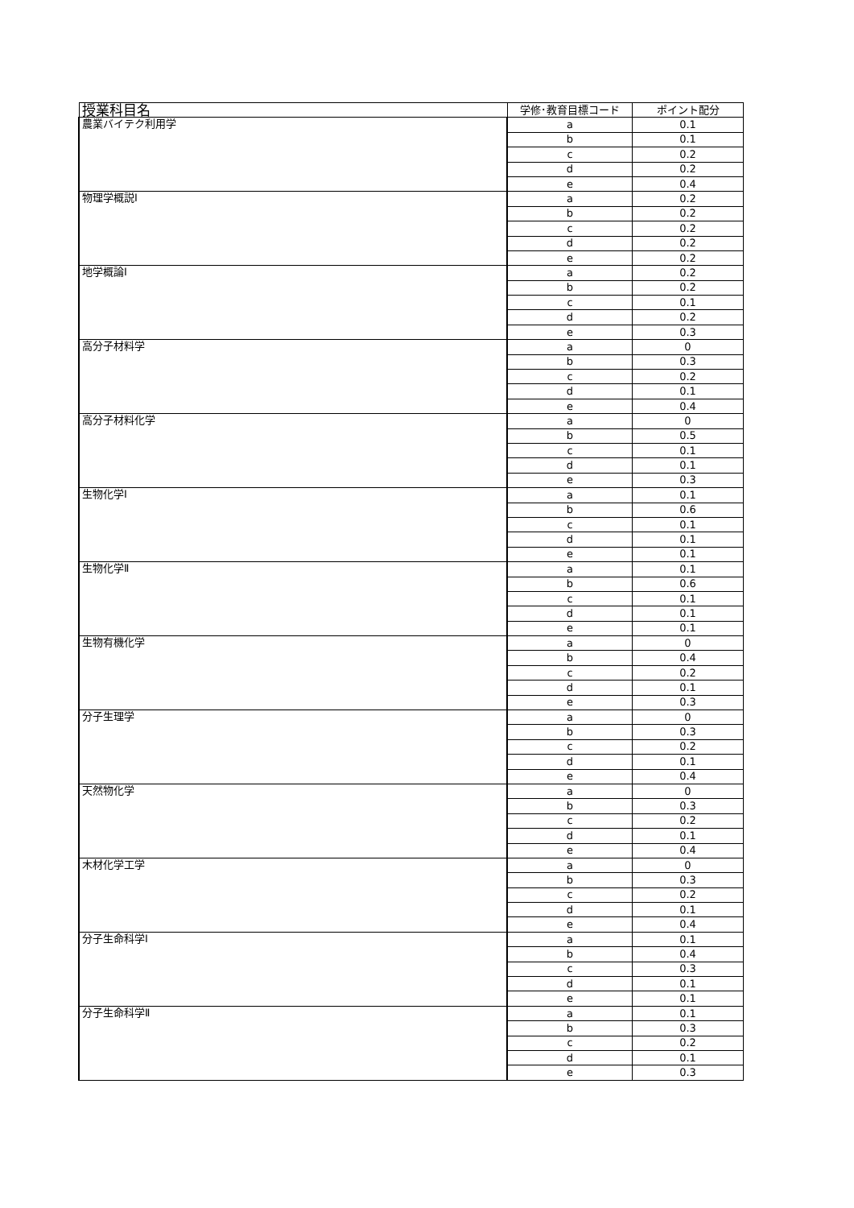| 授業科目名 | 学修･教育目標コード | ポイント配分 |
| --- | --- | --- |
| 農業バイテク利用学 | a | 0.1 |
| | b | 0.1 |
| | c | 0.2 |
| | d | 0.2 |
| | e | 0.4 |
| 物理学概説Ⅰ | a | 0.2 |
| | b | 0.2 |
| | c | 0.2 |
| | d | 0.2 |
| | e | 0.2 |
| 地学概論Ⅰ | a | 0.2 |
| | b | 0.2 |
| | c | 0.1 |
| | d | 0.2 |
| | e | 0.3 |
| 高分子材料学 | a | 0 |
| | b | 0.3 |
| | c | 0.2 |
| | d | 0.1 |
| | e | 0.4 |
| 高分子材料化学 | a | 0 |
| | b | 0.5 |
| | c | 0.1 |
| | d | 0.1 |
| | e | 0.3 |
| 生物化学Ⅰ | a | 0.1 |
| | b | 0.6 |
| | c | 0.1 |
| | d | 0.1 |
| | e | 0.1 |
| 生物化学Ⅱ | a | 0.1 |
| | b | 0.6 |
| | c | 0.1 |
| | d | 0.1 |
| | e | 0.1 |
| 生物有機化学 | a | 0 |
| | b | 0.4 |
| | c | 0.2 |
| | d | 0.1 |
| | e | 0.3 |
| 分子生理学 | a | 0 |
| | b | 0.3 |
| | c | 0.2 |
| | d | 0.1 |
| | e | 0.4 |
| 天然物化学 | a | 0 |
| | b | 0.3 |
| | c | 0.2 |
| | d | 0.1 |
| | e | 0.4 |
| 木材化学工学 | a | 0 |
| | b | 0.3 |
| | c | 0.2 |
| | d | 0.1 |
| | e | 0.4 |
| 分子生命科学Ⅰ | a | 0.1 |
| | b | 0.4 |
| | c | 0.3 |
| | d | 0.1 |
| | e | 0.1 |
| 分子生命科学Ⅱ | a | 0.1 |
| | b | 0.3 |
| | c | 0.2 |
| | d | 0.1 |
| | e | 0.3 |